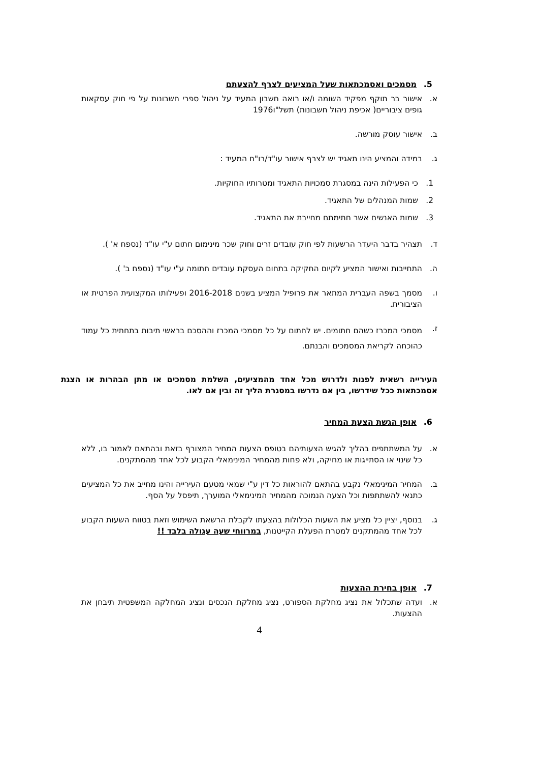5. מסמכים ואסמכתאות שעל המציעים לצרף להצעתם
א. אישור בר תוקף מפקיד השומה ו/או רואה חשבון המעיד על ניהול ספרי חשבונות על פי חוק עסקאות גופים ציבוריים( אכיפת ניהול חשבונות) תשל"ו1976
ב. אישור עוסק מורשה.
ג. במידה והמציע הינו תאגיד יש לצרף אישור עו"ד/רו"ח המעיד :
1. כי הפעילות הינה במסגרת סמכויות התאגיד ומטרותיו החוקיות.
2. שמות המנהלים של התאגיד.
3. שמות האנשים אשר חתימתם מחייבת את התאגיד.
ד. תצהיר בדבר היעדר הרשעות לפי חוק עובדים זרים וחוק שכר מינימום חתום ע"י עו"ד (נספח א' ).
ה. התחייבות ואישור המציע לקיום החקיקה בתחום העסקת עובדים חתומה ע"י עו"ד (נספח ב' ).
ו. מסמך בשפה העברית המתאר את פרופיל המציע בשנים 2016-2018 ופעילותו המקצועית הפרטית או הציבורית.
ז. מסמכי המכרז כשהם חתומים. יש לחתום על כל מסמכי המכרז וההסכם בראשי תיבות בתחתית כל עמוד כהוכחה לקריאת המסמכים והבנתם.
העירייה רשאית לפנות ולדרוש מכל אחד מהמציעים, השלמת מסמכים או מתן הבהרות או הצגת אסמכתאות ככל שידרשו, בין אם נדרשו במסגרת הליך זה ובין אם לאו.
6. אופן הגשת הצעת המחיר
א. על המשתתפים בהליך להגיש הצעותיהם בטופס הצעות המחיר המצורף בזאת ובהתאם לאמור בו, ללא כל שינוי או הסתייגות או מחיקה, ולא פחות מהמחיר המינימאלי הקבוע לכל אחד מהמתקנים.
ב. המחיר המינימאלי נקבע בהתאם להוראות כל דין ע"י שמאי מטעם העירייה והינו מחייב את כל המציעים כתנאי להשתתפות וכל הצעה הנמוכה מהמחיר המינימאלי המוערך, תיפסל על הסף.
ג. בנוסף, יציין כל מציע את השעות הכלולות בהצעתו לקבלת הרשאת השימוש וזאת בטווח השעות הקבוע לכל אחד מהמתקנים למטרת הפעלת הקייטנות, במרווחי שעה עגולה בלבד !!
7. אופן בחירת ההצעות
א. ועדה שתכלול את נציג מחלקת הספורט, נציג מחלקת הנכסים ונציג המחלקה המשפטית תיבחן את ההצעות.
4